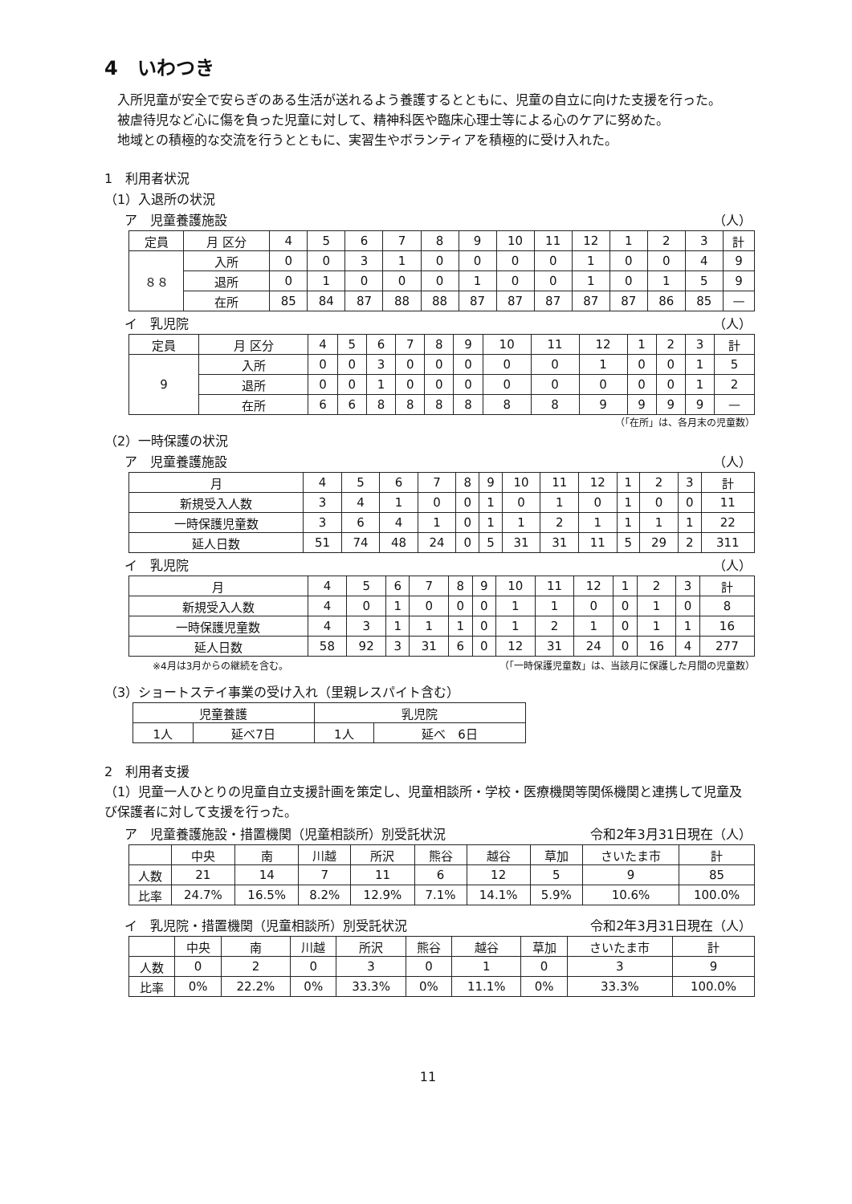4　いわつき
入所児童が安全で安らぎのある生活が送れるよう養護するとともに、児童の自立に向けた支援を行った。
被虐待児など心に傷を負った児童に対して、精神科医や臨床心理士等による心のケアに努めた。
地域との積極的な交流を行うとともに、実習生やボランティアを積極的に受け入れた。
1　利用者状況
（1）入退所の状況
ア　児童養護施設 （人）
| 定員 | 月 区分 | 4 | 5 | 6 | 7 | 8 | 9 | 10 | 11 | 12 | 1 | 2 | 3 | 計 |
| --- | --- | --- | --- | --- | --- | --- | --- | --- | --- | --- | --- | --- | --- | --- |
| ８８ | 入所 | 0 | 0 | 3 | 1 | 0 | 0 | 0 | 0 | 1 | 0 | 0 | 4 | 9 |
| | 退所 | 0 | 1 | 0 | 0 | 0 | 1 | 0 | 0 | 1 | 0 | 1 | 5 | 9 |
| | 在所 | 85 | 84 | 87 | 88 | 88 | 87 | 87 | 87 | 87 | 87 | 86 | 85 | — |
イ　乳児院 （人）
| 定員 | 月 区分 | 4 | 5 | 6 | 7 | 8 | 9 | 10 | 11 | 12 | 1 | 2 | 3 | 計 |
| --- | --- | --- | --- | --- | --- | --- | --- | --- | --- | --- | --- | --- | --- | --- |
| 9 | 入所 | 0 | 0 | 3 | 0 | 0 | 0 | 0 | 0 | 1 | 0 | 0 | 1 | 5 |
| | 退所 | 0 | 0 | 1 | 0 | 0 | 0 | 0 | 0 | 0 | 0 | 0 | 1 | 2 |
| | 在所 | 6 | 6 | 8 | 8 | 8 | 8 | 8 | 8 | 9 | 9 | 9 | 9 | — |
（「在所」は、各月末の児童数）
（2）一時保護の状況
ア　児童養護施設 （人）
| 月 | 4 | 5 | 6 | 7 | 8 | 9 | 10 | 11 | 12 | 1 | 2 | 3 | 計 |
| --- | --- | --- | --- | --- | --- | --- | --- | --- | --- | --- | --- | --- | --- |
| 新規受入人数 | 3 | 4 | 1 | 0 | 0 | 1 | 0 | 1 | 0 | 1 | 0 | 0 | 11 |
| 一時保護児童数 | 3 | 6 | 4 | 1 | 0 | 1 | 1 | 2 | 1 | 1 | 1 | 1 | 22 |
| 延人日数 | 51 | 74 | 48 | 24 | 0 | 5 | 31 | 31 | 11 | 5 | 29 | 2 | 311 |
イ　乳児院 （人）
| 月 | 4 | 5 | 6 | 7 | 8 | 9 | 10 | 11 | 12 | 1 | 2 | 3 | 計 |
| --- | --- | --- | --- | --- | --- | --- | --- | --- | --- | --- | --- | --- | --- |
| 新規受入人数 | 4 | 0 | 1 | 0 | 0 | 0 | 1 | 1 | 0 | 0 | 1 | 0 | 8 |
| 一時保護児童数 | 4 | 3 | 1 | 1 | 1 | 0 | 1 | 2 | 1 | 0 | 1 | 1 | 16 |
| 延人日数 | 58 | 92 | 3 | 31 | 6 | 0 | 12 | 31 | 24 | 0 | 16 | 4 | 277 |
※4月は3月からの継続を含む。 （「一時保護児童数」は、当該月に保護した月間の児童数）
（3）ショートステイ事業の受け入れ（里親レスパイト含む）
| 児童養護 | | 乳児院 | |
| --- | --- | --- | --- |
| 1人 | 延べ7日 | 1人 | 延べ 6日 |
2　利用者支援
（1）児童一人ひとりの児童自立支援計画を策定し、児童相談所・学校・医療機関等関係機関と連携して児童及び保護者に対して支援を行った。
ア　児童養護施設・措置機関（児童相談所）別受託状況 令和2年3月31日現在（人）
| | 中央 | 南 | 川越 | 所沢 | 熊谷 | 越谷 | 草加 | さいたま市 | 計 |
| --- | --- | --- | --- | --- | --- | --- | --- | --- | --- |
| 人数 | 21 | 14 | 7 | 11 | 6 | 12 | 5 | 9 | 85 |
| 比率 | 24.7% | 16.5% | 8.2% | 12.9% | 7.1% | 14.1% | 5.9% | 10.6% | 100.0% |
イ　乳児院・措置機関（児童相談所）別受託状況 令和2年3月31日現在（人）
| | 中央 | 南 | 川越 | 所沢 | 熊谷 | 越谷 | 草加 | さいたま市 | 計 |
| --- | --- | --- | --- | --- | --- | --- | --- | --- | --- |
| 人数 | 0 | 2 | 0 | 3 | 0 | 1 | 0 | 3 | 9 |
| 比率 | 0% | 22.2% | 0% | 33.3% | 0% | 11.1% | 0% | 33.3% | 100.0% |
11